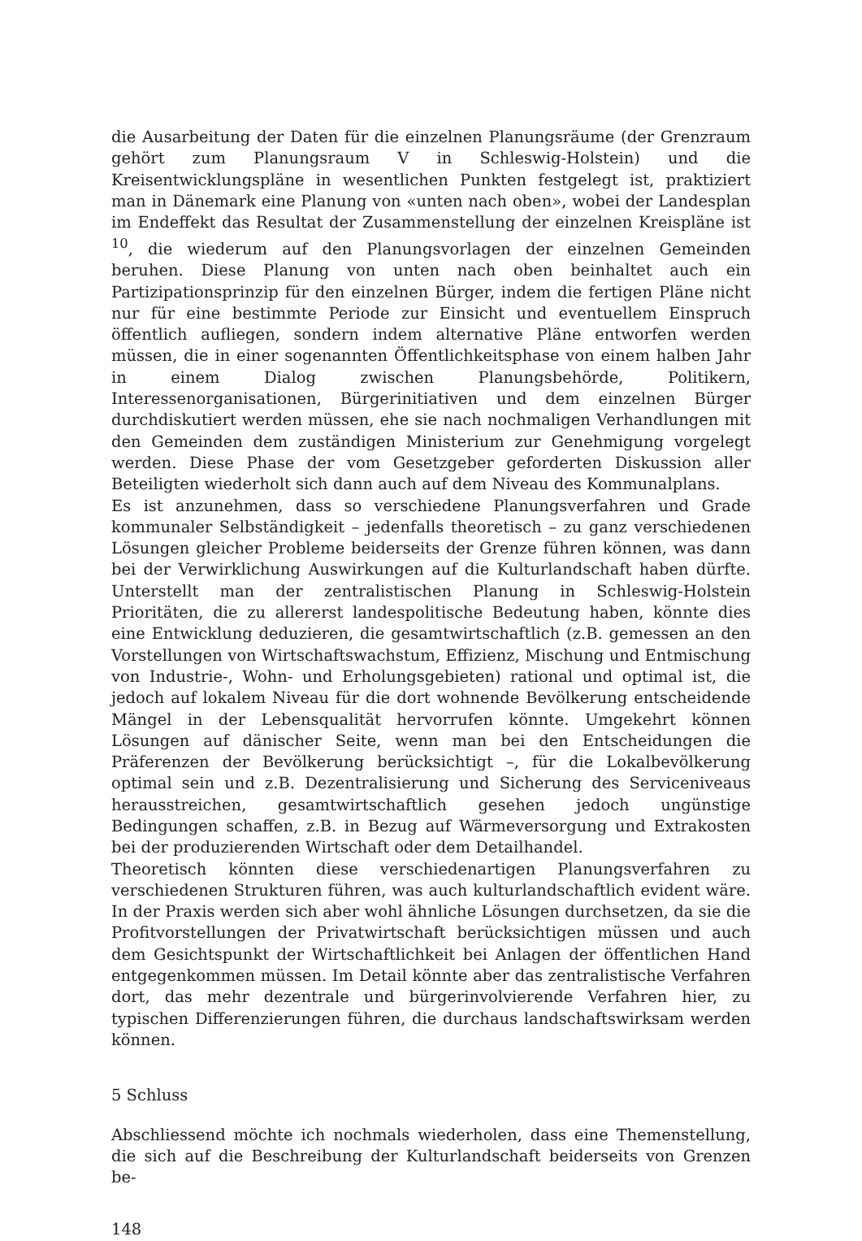die Ausarbeitung der Daten für die einzelnen Planungsräume (der Grenzraum gehört zum Planungsraum V in Schleswig-Holstein) und die Kreisentwicklungspläne in wesentlichen Punkten festgelegt ist, praktiziert man in Dänemark eine Planung von «unten nach oben», wobei der Landesplan im Endeffekt das Resultat der Zusammenstellung der einzelnen Kreispläne ist <sup>10</sup>, die wiederum auf den Planungsvorlagen der einzelnen Gemeinden beruhen. Diese Planung von unten nach oben beinhaltet auch ein Partizipationsprinzip für den einzelnen Bürger, indem die fertigen Pläne nicht nur für eine bestimmte Periode zur Einsicht und eventuellem Einspruch öffentlich aufliegen, sondern indem alternative Pläne entworfen werden müssen, die in einer sogenannten Öffentlichkeitsphase von einem halben Jahr in einem Dialog zwischen Planungsbehörde, Politikern, Interessenorganisationen, Bürgerinitiativen und dem einzelnen Bürger durchdiskutiert werden müssen, ehe sie nach nochmaligen Verhandlungen mit den Gemeinden dem zuständigen Ministerium zur Genehmigung vorgelegt werden. Diese Phase der vom Gesetzgeber geforderten Diskussion aller Beteiligten wiederholt sich dann auch auf dem Niveau des Kommunalplans.
Es ist anzunehmen, dass so verschiedene Planungsverfahren und Grade kommunaler Selbständigkeit – jedenfalls theoretisch – zu ganz verschiedenen Lösungen gleicher Probleme beiderseits der Grenze führen können, was dann bei der Verwirklichung Auswirkungen auf die Kulturlandschaft haben dürfte. Unterstellt man der zentralistischen Planung in Schleswig-Holstein Prioritäten, die zu allererst landespolitische Bedeutung haben, könnte dies eine Entwicklung deduzieren, die gesamtwirtschaftlich (z.B. gemessen an den Vorstellungen von Wirtschaftswachstum, Effizienz, Mischung und Entmischung von Industrie-, Wohn- und Erholungsgebieten) rational und optimal ist, die jedoch auf lokalem Niveau für die dort wohnende Bevölkerung entscheidende Mängel in der Lebensqualität hervorrufen könnte. Umgekehrt können Lösungen auf dänischer Seite, wenn man bei den Entscheidungen die Präferenzen der Bevölkerung berücksichtigt –, für die Lokalbevölkerung optimal sein und z.B. Dezentralisierung und Sicherung des Serviceniveaus herausstreichen, gesamtwirtschaftlich gesehen jedoch ungünstige Bedingungen schaffen, z.B. in Bezug auf Wärmeversorgung und Extrakosten bei der produzierenden Wirtschaft oder dem Detailhandel.
Theoretisch könnten diese verschiedenartigen Planungsverfahren zu verschiedenen Strukturen führen, was auch kulturlandschaftlich evident wäre. In der Praxis werden sich aber wohl ähnliche Lösungen durchsetzen, da sie die Profitvorstellungen der Privatwirtschaft berücksichtigen müssen und auch dem Gesichtspunkt der Wirtschaftlichkeit bei Anlagen der öffentlichen Hand entgegenkommen müssen. Im Detail könnte aber das zentralistische Verfahren dort, das mehr dezentrale und bürgerinvolvierende Verfahren hier, zu typischen Differenzierungen führen, die durchaus landschaftswirksam werden können.
5 Schluss
Abschliessend möchte ich nochmals wiederholen, dass eine Themenstellung, die sich auf die Beschreibung der Kulturlandschaft beiderseits von Grenzen be-
148